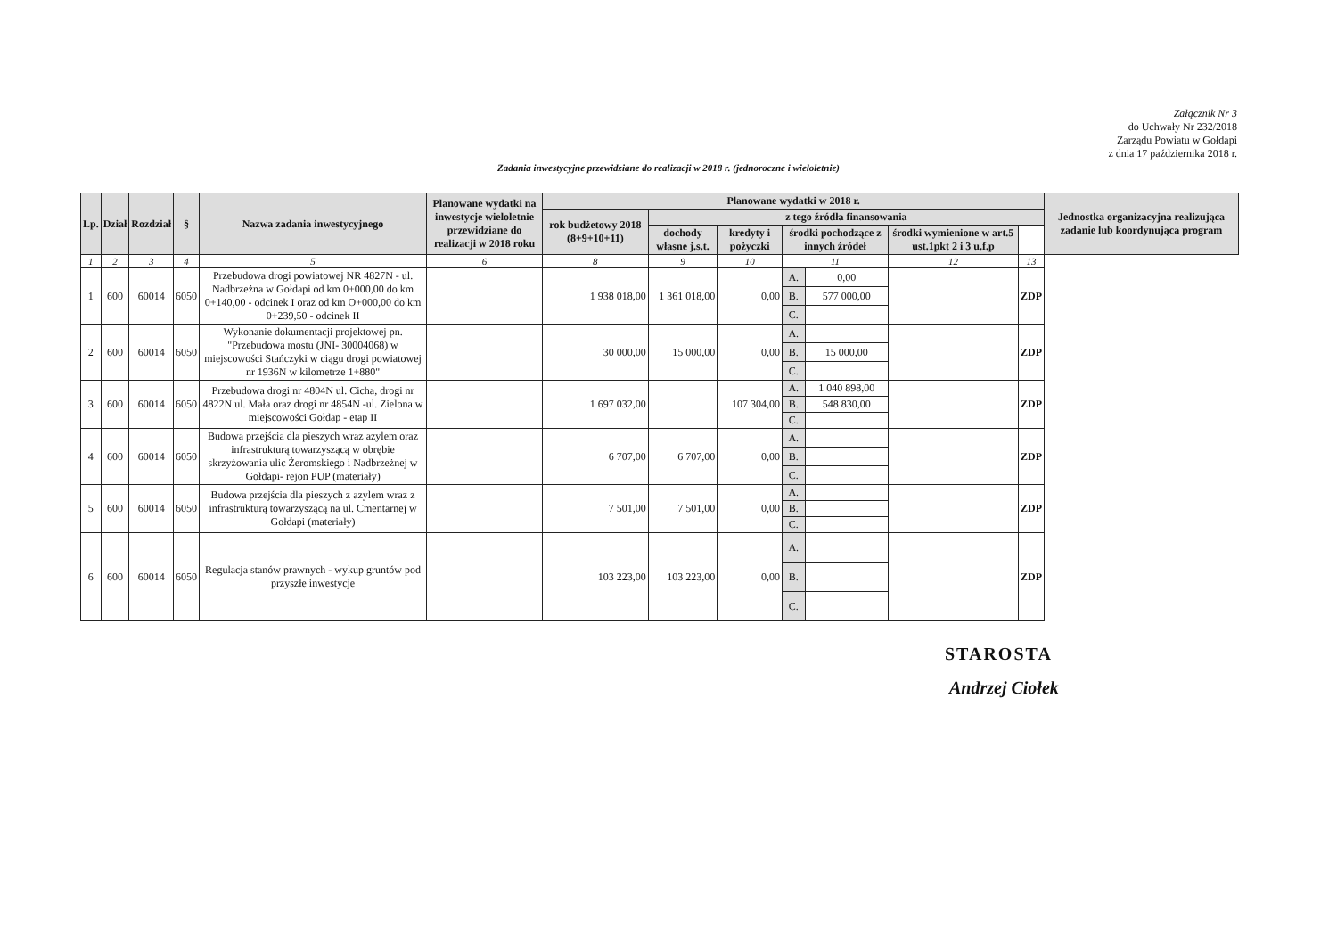Załącznik Nr 3
do Uchwały Nr 232/2018
Zarządu Powiatu w Gołdapi
z dnia 17 października 2018 r.
Zadania inwestycyjne przewidziane do realizacji w 2018 r. (jednoroczne i wieloletnie)
| Lp. | Dział | Rozdział | § | Nazwa zadania inwestycyjnego | Planowane wydatki na inwestycje wieloletnie przewidziane do realizacji w 2018 roku | Planowane wydatki w 2018 r. | | | | | | | Jednostka organizacyjna realizująca zadanie lub koordynująca program |
| --- | --- | --- | --- | --- | --- | --- | --- | --- | --- | --- | --- | --- | --- |
| | | | | | | rok budżetowy 2018 (8+9+10+11) | z tego źródła finansowania | | | | | | |
| | | | | | | | dochody własne j.s.t. | kredyty i pożyczki | środki pochodzące z innych źródeł | | środki wymienione w art.5 ust.1pkt 2 i 3 u.f.p | | |
| 1 | 2 | 3 | 4 | 5 | 6 | 8 | 9 | 10 | 11 | | 12 | 13 | |
| 1 | 600 | 60014 | 6050 | Przebudowa drogi powiatowej NR 4827N - ul. Nadbrzeżna w Gołdapi od km 0+000,00 do km 0+140,00 - odcinek I oraz od km O+000,00 do km 0+239,50 - odcinek II | | 1 938 018,00 | 1 361 018,00 | 0,00 | A. | 0,00 | | ZDP | |
| | | | | | | | | | B. | 577 000,00 | | | |
| | | | | | | | | | C. | | | | |
| 2 | 600 | 60014 | 6050 | Wykonanie dokumentacji projektowej pn. "Przebudowa mostu (JNI- 30004068) w miejscowości Stańczyki w ciągu drogi powiatowej nr 1936N w kilometrze 1+880" | | 30 000,00 | 15 000,00 | 0,00 | A. | | | ZDP | |
| | | | | | | | | | B. | 15 000,00 | | | |
| | | | | | | | | | C. | | | | |
| 3 | 600 | 60014 | 6050 | Przebudowa drogi nr 4804N ul. Cicha, drogi nr 4822N ul. Mała oraz drogi nr 4854N -ul. Zielona w miejscowości Gołdap - etap II | | 1 697 032,00 | | 107 304,00 | A. | 1 040 898,00 | | ZDP | |
| | | | | | | | | | B. | 548 830,00 | | | |
| | | | | | | | | | C. | | | | |
| 4 | 600 | 60014 | 6050 | Budowa przejścia dla pieszych wraz azylem oraz infrastrukturą towarzyszącą w obrębie skrzyżowania ulic Żeromskiego i Nadbrzeżnej w Gołdapi- rejon PUP (materiały) | | 6 707,00 | 6 707,00 | 0,00 | A. | | | ZDP | |
| | | | | | | | | | B. | | | | |
| | | | | | | | | | C. | | | | |
| 5 | 600 | 60014 | 6050 | Budowa przejścia dla pieszych z azylem wraz z infrastrukturą towarzyszącą na ul. Cmentarnej w Gołdapi (materiały) | | 7 501,00 | 7 501,00 | 0,00 | A. | | | ZDP | |
| | | | | | | | | | B. | | | | |
| | | | | | | | | | C. | | | | |
| 6 | 600 | 60014 | 6050 | Regulacja stanów prawnych - wykup gruntów pod przyszłe inwestycje | | 103 223,00 | 103 223,00 | 0,00 | A. | | | ZDP | |
| | | | | | | | | | B. | | | | |
| | | | | | | | | | C. | | | | |
STAROSTA
Andrzej Ciołek